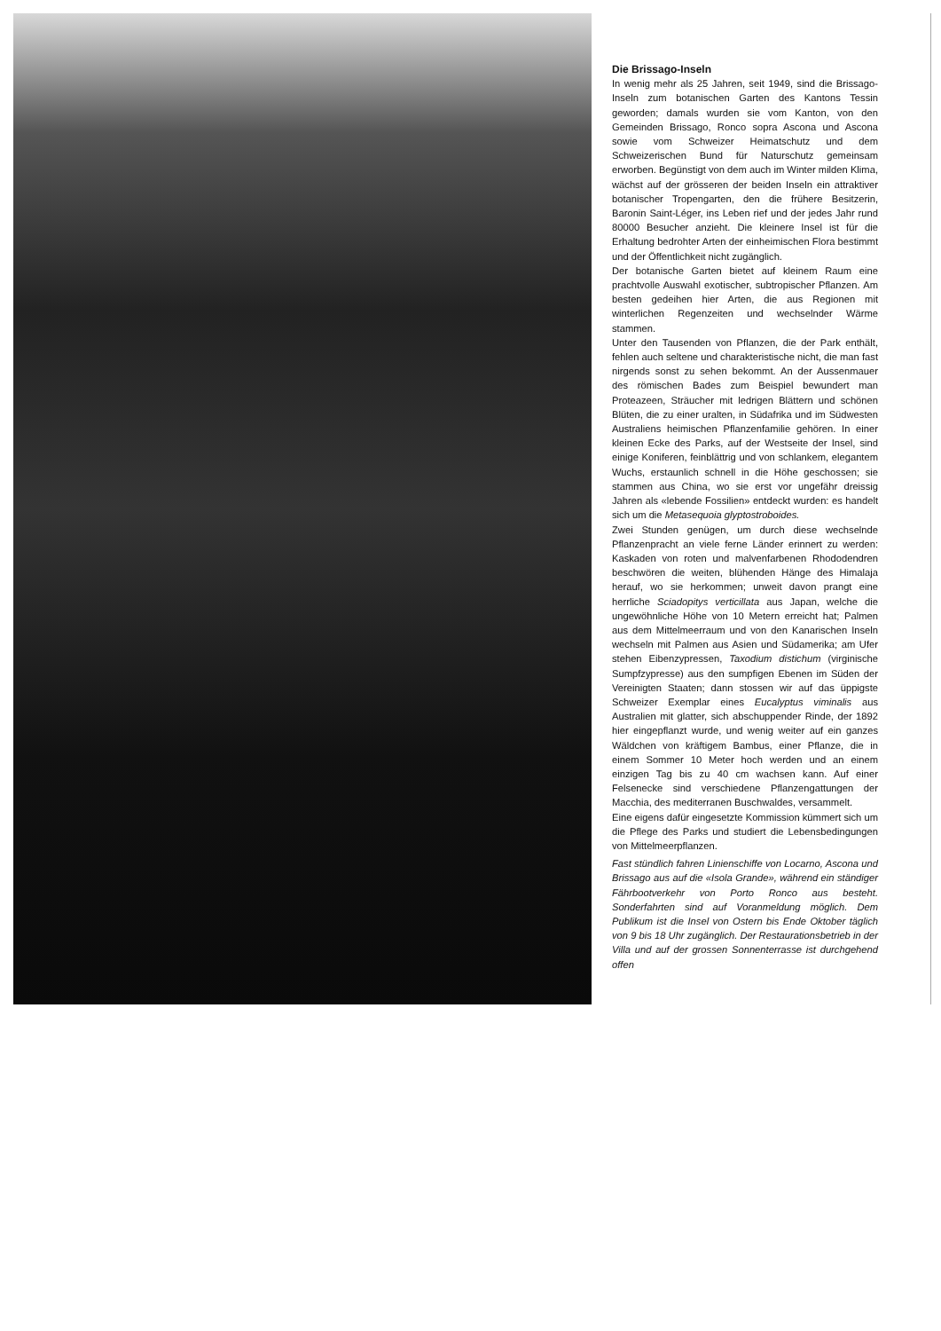Die Brissago-Inseln
In wenig mehr als 25 Jahren, seit 1949, sind die Brissago-Inseln zum botanischen Garten des Kantons Tessin geworden; damals wurden sie vom Kanton, von den Gemeinden Brissago, Ronco sopra Ascona und Ascona sowie vom Schweizer Heimatschutz und dem Schweizerischen Bund für Naturschutz gemeinsam erworben. Begünstigt von dem auch im Winter milden Klima, wächst auf der grösseren der beiden Inseln ein attraktiver botanischer Tropengarten, den die frühere Besitzerin, Baronin Saint-Léger, ins Leben rief und der jedes Jahr rund 80000 Besucher anzieht. Die kleinere Insel ist für die Erhaltung bedrohter Arten der einheimischen Flora bestimmt und der Öffentlichkeit nicht zugänglich.
Der botanische Garten bietet auf kleinem Raum eine prachtvolle Auswahl exotischer, subtropischer Pflanzen. Am besten gedeihen hier Arten, die aus Regionen mit winterlichen Regenzeiten und wechselnder Wärme stammen.
Unter den Tausenden von Pflanzen, die der Park enthält, fehlen auch seltene und charakteristische nicht, die man fast nirgends sonst zu sehen bekommt. An der Aussenmauer des römischen Bades zum Beispiel bewundert man Proteazeen, Sträucher mit ledrigen Blättern und schönen Blüten, die zu einer uralten, in Südafrika und im Südwesten Australiens heimischen Pflanzenfamilie gehören. In einer kleinen Ecke des Parks, auf der Westseite der Insel, sind einige Koniferen, feinblättrig und von schlankem, elegantem Wuchs, erstaunlich schnell in die Höhe geschossen; sie stammen aus China, wo sie erst vor ungefähr dreissig Jahren als «lebende Fossilien» entdeckt wurden: es handelt sich um die Metasequoia glyptostroboides.
Zwei Stunden genügen, um durch diese wechselnde Pflanzenpracht an viele ferne Länder erinnert zu werden: Kaskaden von roten und malvenfarbenen Rhododendren beschwören die weiten, blühenden Hänge des Himalaja herauf, wo sie herkommen; unweit davon prangt eine herrliche Sciadopitys verticillata aus Japan, welche die ungewöhnliche Höhe von 10 Metern erreicht hat; Palmen aus dem Mittelmeerraum und von den Kanarischen Inseln wechseln mit Palmen aus Asien und Südamerika; am Ufer stehen Eibenzypressen, Taxodium distichum (virginische Sumpfzypresse) aus den sumpfigen Ebenen im Süden der Vereinigten Staaten; dann stossen wir auf das üppigste Schweizer Exemplar eines Eucalyptus viminalis aus Australien mit glatter, sich abschuppender Rinde, der 1892 hier eingepflanzt wurde, und wenig weiter auf ein ganzes Wäldchen von kräftigem Bambus, einer Pflanze, die in einem Sommer 10 Meter hoch werden und an einem einzigen Tag bis zu 40 cm wachsen kann. Auf einer Felsenecke sind verschiedene Pflanzengattungen der Macchia, des mediterranen Buschwaldes, versammelt.
Eine eigens dafür eingesetzte Kommission kümmert sich um die Pflege des Parks und studiert die Lebensbedingungen von Mittelmeerpflanzen.
Fast stündlich fahren Linienschiffe von Locarno, Ascona und Brissago aus auf die «Isola Grande», während ein ständiger Fährbootverkehr von Porto Ronco aus besteht. Sonderfahrten sind auf Voranmeldung möglich. Dem Publikum ist die Insel von Ostern bis Ende Oktober täglich von 9 bis 18 Uhr zugänglich. Der Restaurationsbetrieb in der Villa und auf der grossen Sonnenterrasse ist durchgehend offen